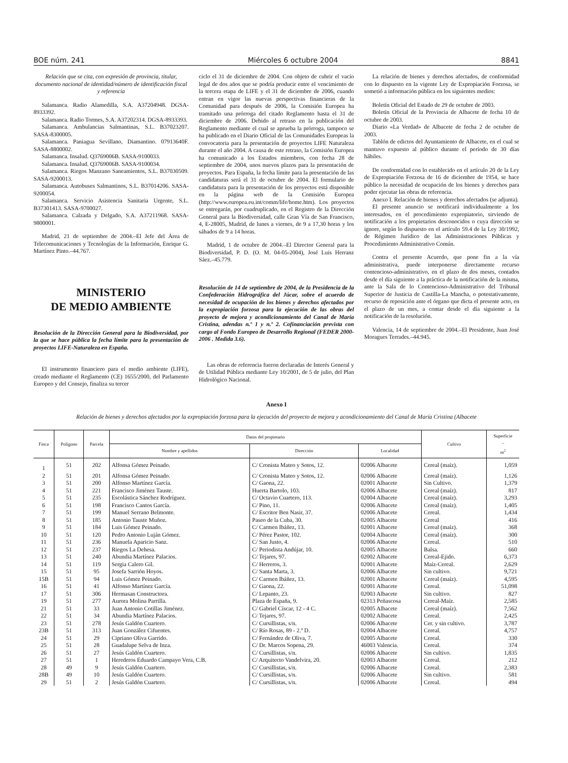BOE núm. 241 Miércoles 6 octubre 2004 8841
Relación que se cita, con expresión de provincia, titular, documento nacional de identidad/número de identificación fiscal y referencia
Salamanca. Radio Alamedilla, S.A. A37204948. DGSA-8933392.
Salamanca. Radio Tormes, S.A. A37202314. DGSA-8933393.
Salamanca. Ambulancias Salmantinas, S.L. B37023207. SASA-8300005.
Salamanca. Paniagua Sevillano, Diamantino. 07913640F. SASA-8800002.
Salamanca. Insalud. Q3769006B. SASA-9100033.
Salamanca. Insalud. Q3769006B. SASA-9100034.
Salamanca. Riegos Manzano Saneamientos, S.L. B37030509. SASA-9200013.
Salamanca. Autobuses Salmantinos, S.L. B37014206. SASA-9200054.
Salamanca. Servicio Asistencia Sanitaria Urgente, S.L. B37301413. SASA-9700027.
Salamanca. Calzada y Delgado, S.A. A37211968. SASA-9800001.
Madrid, 21 de septiembre de 2004.–El Jefe del Área de Telecomunicaciones y Tecnologías de la Información, Enrique G. Martínez Pinto.–44.767.
MINISTERIO
DE MEDIO AMBIENTE
Resolución de la Dirección General para la Biodiversidad, por la que se hace pública la fecha límite para la presentación de proyectos LIFE-Naturaleza en España.
El instrumento financiero para el medio ambiente (LIFE), creado mediante el Reglamento (CE) 1655/2000, del Parlamento Europeo y del Consejo, finaliza su tercer
ciclo el 31 de diciembre de 2004. Con objeto de cubrir el vacío legal de dos años que se podría producir entre el vencimiento de la tercera etapa de LIFE y el 31 de diciembre de 2006, cuando entran en vigor las nuevas perspectivas financieras de la Comunidad para después de 2006, la Comisión Europea ha tramitado una prórroga del citado Reglamento hasta el 31 de diciembre de 2006. Debido al retraso en la publicación del Reglamento mediante el cual se aprueba la prórroga, tampoco se ha publicado en el Diario Oficial de las Comunidades Europeas la convocatoria para la presentación de proyectos LIFE Naturaleza durante el año 2004. A causa de este retraso, la Comisión Europea ha comunicado a los Estados miembros, con fecha 28 de septiembre de 2004, unos nuevos plazos para la presentación de proyectos. Para España, la fecha límite para la presentación de las candidaturas será el 31 de octubre de 2004. El formulario de candidatura para la presentación de los proyectos está disponible en la página web de la Comisión Europea (http://www.europea.eu.int/comm/life/home.htm). Los proyectos se entregarán, por cuadruplicado, en el Registro de la Dirección General para la Biodiversidad, calle Gran Vía de San Francisco, 4, E-28005, Madrid, de lunes a viernes, de 9 a 17,30 horas y los sábados de 9 a 14 horas.
Madrid, 1 de octubre de 2004.–El Director General para la Biodiversidad, P. D. (O. M. 04-05-2004), José Luis Herranz Sáez.–45.779.
Resolución de 14 de septiembre de 2004, de la Presidencia de la Confederación Hidrográfica del Júcar, sobre el acuerdo de necesidad de ocupación de los bienes y derechos afectados por la expropiación forzosa para la ejecución de las obras del proyecto de mejora y acondicionamiento del Canal de María Cristina, adendas n.º 1 y n.º 2. Cofinanciación prevista con cargo al Fondo Europeo de Desarrollo Regional (FEDER 2000-2006 . Medida 3.6).
Las obras de referencia fueron declaradas de Interés General y de Utilidad Pública mediante Ley 10/2001, de 5 de julio, del Plan Hidrológico Nacional.
La relación de bienes y derechos afectados, de conformidad con lo dispuesto en la vigente Ley de Expropiación Forzosa, se sometió a información pública en los siguientes medios:
Boletín Oficial del Estado de 29 de octubre de 2003.
Boletín Oficial de la Provincia de Albacete de fecha 10 de octubre de 2003.
Diario «La Verdad» de Albacete de fecha 2 de octubre de 2003.
Tablón de edictos del Ayuntamiento de Albacete, en el cual se mantuvo expuesto al público durante el período de 30 días hábiles.
De conformidad con lo establecido en el artículo 20 de la Ley de Expropiación Forzosa de 16 de diciembre de 1954, se hace público la necesidad de ocupación de los bienes y derechos para poder ejecutar las obras de referencia.
Anexo I. Relación de bienes y derechos afectados (se adjunta).
El presente anuncio se notificará individualmente a los interesados, en el procedimiento expropiatorio, sirviendo de notificación a los propietarios desconocidos o cuya dirección se ignore, según lo dispuesto en el artículo 59.4 de la Ley 30/1992, de Régimen Jurídico de las Administraciones Públicas y Procedimiento Administrativo Común.
Contra el presente Acuerdo, que pone fin a la vía administrativa, puede interponerse directamente recurso contencioso-administrativo, en el plazo de dos meses, contados desde el día siguiente a la práctica de la notificación de la misma, ante la Sala de lo Contencioso-Administrativo del Tribunal Superior de Justicia de Castilla-La Mancha, o potestativamente, recurso de reposición ante el órgano que dicta el presente acto, en el plazo de un mes, a contar desde el día siguiente a la notificación de la resolución.
Valencia, 14 de septiembre de 2004.–El Presidente, Juan José Moragues Terrades.–44.945.
Anexo I
Relación de bienes y derechos afectados por la expropiación forzosa para la ejecución del proyecto de mejora y acondicionamiento del Canal de María Cristina (Albacete
| Finca | Polígono | Parcela | Datos del propietario | | | Cultivo | Superficie – m<sup>2</sup> |
| --- | --- | --- | --- | --- | --- | --- | --- |
| | | | Nombre y apellidos | Dirección | Localidad | | |
| 1 | 51 | 202 | Alfonsa Gómez Peinado. | C/ Cronista Mateo y Sotos, 12. | 02006 Albacete | Cereal (maíz). | 1,059 |
| 2 | 51 | 201 | Alfonsa Gómez Peinado. | C/ Cronista Mateo y Sotos, 12. | 02006 Albacete | Cereal (maíz). | 1,126 |
| 3 | 51 | 200 | Alfonso Martínez García. | C/ Gaona, 22. | 02001 Albacete | Sin Cultivo. | 1,379 |
| 4 | 51 | 221 | Francisco Jiménez Tauste. | Huerta Bartolo, 103. | 02006 Albacete | Cereal (maíz). | 817 |
| 5 | 51 | 235 | Escolástica Sánchez Rodríguez. | C/ Octavio Cuartero, 113. | 02004 Albacete | Cereal (maíz). | 3,293 |
| 6 | 51 | 198 | Francisco Cantos García. | C/ Pino, 11. | 02006 Albacete | Cereal (maíz). | 1,405 |
| 7 | 51 | 199 | Manuel Serrano Belmonte. | C/ Escritor Ben Nasir, 37. | 02006 Albacete | Cereal. | 1,434 |
| 8 | 51 | 185 | Antonio Tauste Muñoz. | Paseo de la Cuba, 30. | 02005 Albacete | Cereal | 416 |
| 9 | 51 | 184 | Luis Gómez Peinado. | C/ Carmen Ibáñez, 13. | 02001 Albacete | Cereal (maíz). | 368 |
| 10 | 51 | 120 | Pedro Antonio Luján Gómez. | C/ Pérez Pastor, 102. | 02004 Albacete | Cereal (maíz). | 300 |
| 11 | 51 | 236 | Manuela Aparicio Sanz. | C/ San Justo, 4. | 02006 Albacete | Cereal. | 510 |
| 12 | 51 | 237 | Riegos La Dehesa. | C/ Periodista Andújar, 10. | 02005 Albacete | Balsa. | 660 |
| 13 | 51 | 240 | Abundia Martínez Palacios. | C/ Tejares, 97. | 02002 Albacete | Cereal-Ejido. | 6,373 |
| 14 | 51 | 119 | Sergia Calero Gil. | C/ Herreros, 3. | 02001 Albacete | Maíz-Cereal. | 2,629 |
| 15 | 51 | 95 | Josefa Sarrión Hoyos. | C/ Santa Marta, 3. | 02006 Albacete | Sin cultivo. | 9,721 |
| 15B | 51 | 94 | Luis Gómez Peinado. | C/ Carmen Ibáñez, 13. | 02001 Albacete | Cereal (maíz). | 4,595 |
| 16 | 51 | 41 | Alfonso Martínez García. | C/ Gaona, 22. | 02001 Albacete | Cereal. | 51,098 |
| 17 | 51 | 306 | Hermasan Constructora. | C/ Lepanto, 23. | 02003 Albacete | Sin cultivo. | 827 |
| 19 | 51 | 277 | Aurora Molina Parrilla. | Plaza de España, 9. | 02313 Peñascosa | Cereal-Maíz. | 2,585 |
| 21 | 51 | 33 | Juan Antonio Cotillas Jiménez. | C/ Gabriel Císcar, 12 - 4 C. | 02005 Albacete | Cereal (maíz). | 7,562 |
| 22 | 51 | 34 | Abundia Martínez Palacios. | C/ Tejares, 97. | 02002 Albacete | Cereal. | 2,425 |
| 23 | 51 | 278 | Jesús Galdón Cuartero. | C/ Cursillistas, s/n. | 02006 Albacete | Cer. y sin cultivo. | 3,787 |
| 23B | 51 | 313 | Juan González Cifuentes. | C/ Río Rosas, 89 - 2.º D. | 02004 Albacete | Cereal. | 4,757 |
| 24 | 51 | 29 | Cipriano Oliva Garrido. | C/ Fernández de Oliva, 7. | 02005 Albacete | Cereal. | 330 |
| 25 | 51 | 28 | Guadalupe Selva de Inza. | C/ Dr. Marcos Sopena, 29. | 46003 Valencia. | Cereal. | 374 |
| 26 | 51 | 27 | Jesús Galdón Cuartero. | C/ Cursillistas, s/n. | 02006 Albacete | Sin cultivo. | 1,835 |
| 27 | 51 | 1 | Herederos Eduardo Campayo Vera, C.B. | C/ Arquitecto Vandelvira, 20. | 02003 Albacete | Cereal. | 212 |
| 28 | 49 | 9 | Jesús Galdón Cuartero. | C/ Cursillistas, s/n. | 02006 Albacete | Cereal. | 2,383 |
| 28B | 49 | 10 | Jesús Galdón Cuartero. | C/ Cursillistas, s/n. | 02006 Albacete | Sin cultivo. | 581 |
| 29 | 51 | 2 | Jesús Galdón Cuartero. | C/ Cursillistas, s/n. | 02006 Albacete | Cereal. | 494 |